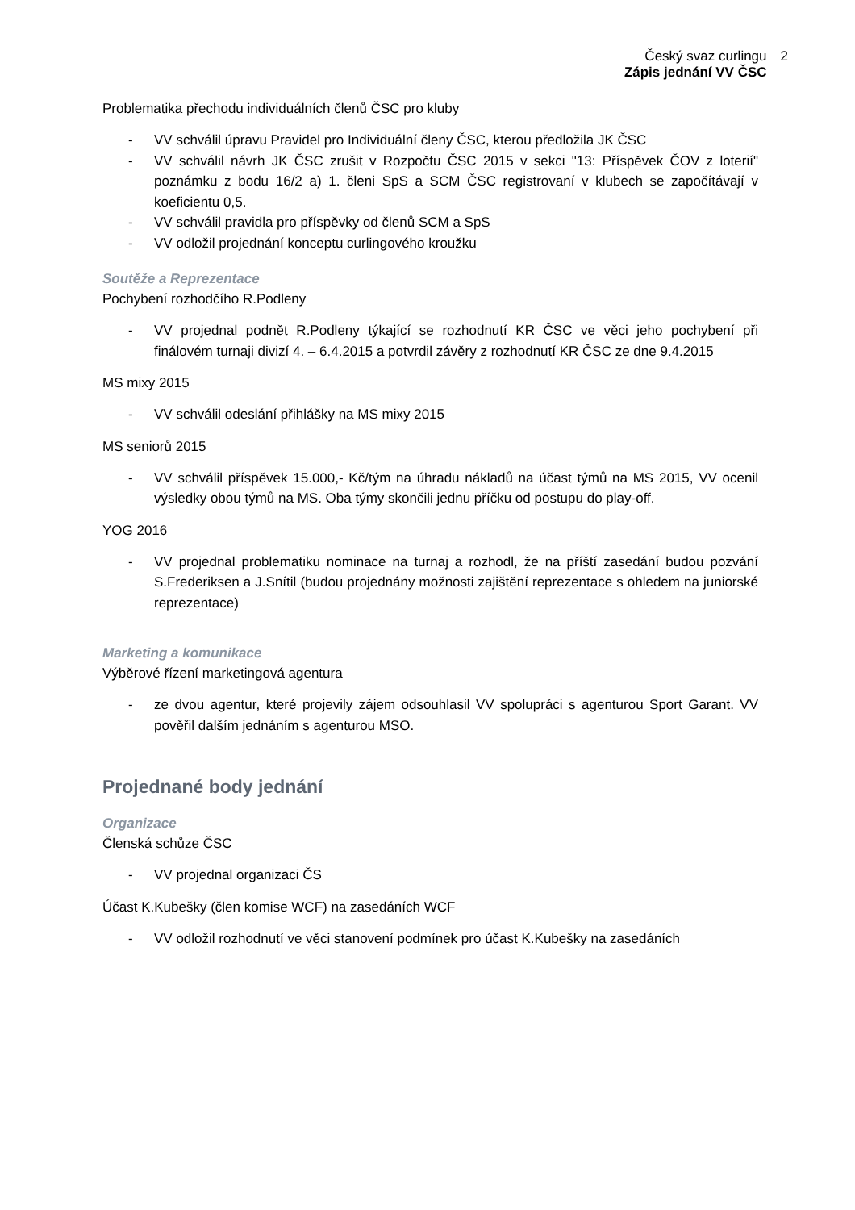Český svaz curlingu
Zápis jednání VV ČSC
2
Problematika přechodu individuálních členů ČSC pro kluby
- VV schválil úpravu Pravidel pro Individuální členy ČSC, kterou předložila JK ČSC
- VV schválil návrh JK ČSC zrušit v Rozpočtu ČSC 2015 v sekci "13: Příspěvek ČOV z loterií" poznámku z bodu 16/2 a) 1. členi SpS a SCM ČSC registrovaní v klubech se započítávají v koeficientu 0,5.
- VV schválil pravidla pro příspěvky od členů SCM a SpS
- VV odložil projednání konceptu curlingového kroužku
Soutěže a Reprezentace
Pochybení rozhodčího R.Podleny
- VV projednal podnět R.Podleny týkající se rozhodnutí KR ČSC ve věci jeho pochybení při finálovém turnaji divizí 4. – 6.4.2015 a potvrdil závěry z rozhodnutí KR ČSC ze dne 9.4.2015
MS mixy 2015
- VV schválil odeslání přihlášky na MS mixy 2015
MS seniorů 2015
- VV schválil příspěvek 15.000,- Kč/tým na úhradu nákladů na účast týmů na MS 2015, VV ocenil výsledky obou týmů na MS. Oba týmy skončili jednu příčku od postupu do play-off.
YOG 2016
- VV projednal problematiku nominace na turnaj a rozhodl, že na příští zasedání budou pozvání S.Frederiksen a J.Snítil (budou projednány možnosti zajištění reprezentace s ohledem na juniorské reprezentace)
Marketing a komunikace
Výběrové řízení marketingová agentura
- ze dvou agentur, které projevily zájem odsouhlasil VV spolupráci s agenturou Sport Garant. VV pověřil dalším jednáním s agenturou MSO.
Projednané body jednání
Organizace
Členská schůze ČSC
- VV projednal organizaci ČS
Účast K.Kubešky (člen komise WCF) na zasedáních WCF
- VV odložil rozhodnutí ve věci stanovení podmínek pro účast K.Kubešky na zasedáních